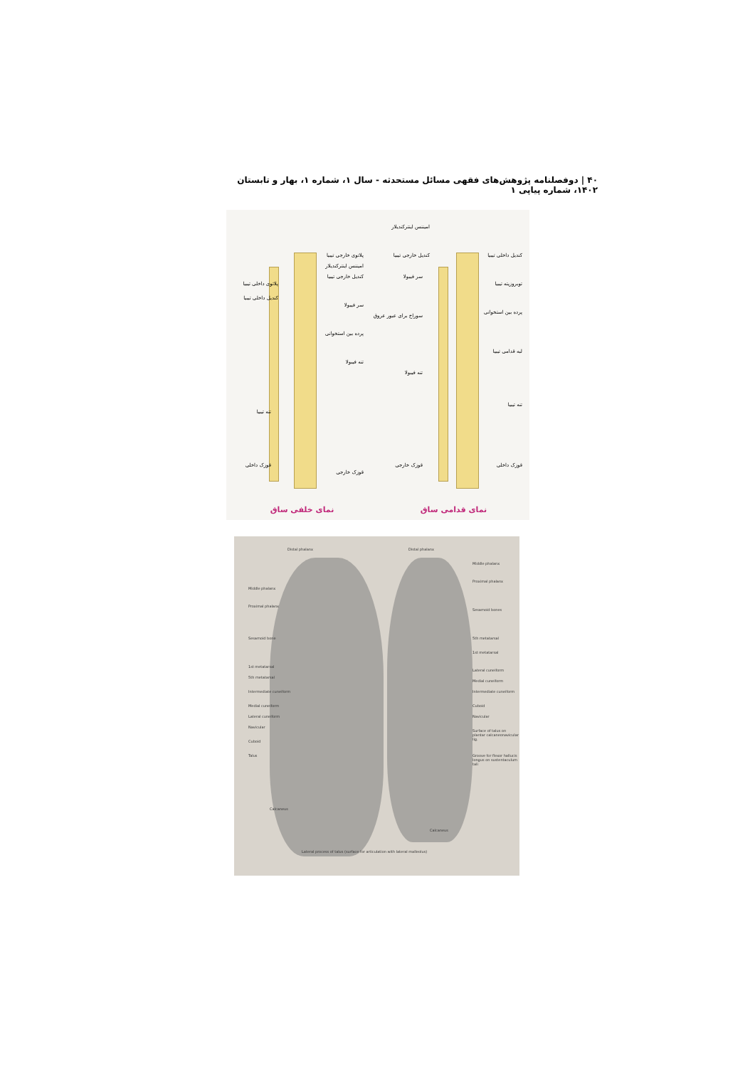۴۰ | دوفصلنامه پژوهش‌های فقهی مسائل مستحدثه - سال ۱، شماره ۱، بهار و تابستان ۱۴۰۲، شماره پیاپی ۱
پلاتوی خارجی تیبیا
امیننس اینترکندیلار
کندیل خارجی تیبیا
پلاتوی داخلی تیبیا
کندیل داخلی تیبیا
سر فیبولا
پرده بین استخوانی
تنه فیبولا
تنه تیبیا
قوزک داخلی
قوزک خارجی
نمای خلفی ساق
امیننس اینترکندیلار
کندیل خارجی تیبیا کندیل داخلی تیبیا
سر فیبولا
توبروزیته تیبیا
پرده بین استخوانی
سوراخ برای عبور عروق
لبه قدامی تیبیا
تنه فیبولا
تنه تیبیا
قوزک داخلی قوزک خارجی
نمای قدامی ساق
Distal phalanx Distal phalanx
Middle phalanx
Proximal phalanx
Sesamoid bones
5th metatarsal
1st metatarsal
Lateral cuneiform
Medial cuneiform
Intermediate cuneiform
Cuboid
Navicular
Surface of talus on plantar calcaneonavicular lig.
Groove for flexor hallucis longus on sustentaculum tali
Middle phalanx
Proximal phalanx
Sesamoid bone
1st metatarsal
5th metatarsal
Intermediate cuneiform
Medial cuneiform
Lateral cuneiform
Navicular
Cuboid
Talus
Calcaneus
Calcaneus
Lateral process of talus (surface for articulation with lateral malleolus)